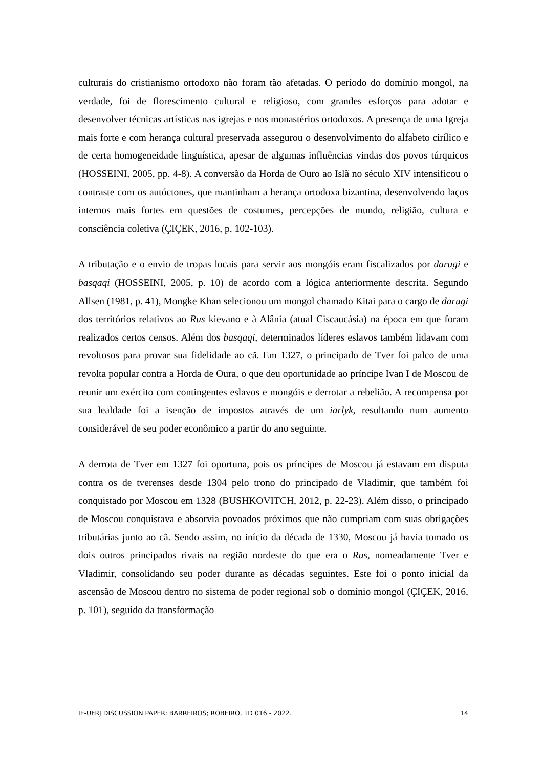culturais do cristianismo ortodoxo não foram tão afetadas. O período do domínio mongol, na verdade, foi de florescimento cultural e religioso, com grandes esforços para adotar e desenvolver técnicas artísticas nas igrejas e nos monastérios ortodoxos. A presença de uma Igreja mais forte e com herança cultural preservada assegurou o desenvolvimento do alfabeto cirílico e de certa homogeneidade linguística, apesar de algumas influências vindas dos povos túrquicos (HOSSEINI, 2005, pp. 4-8). A conversão da Horda de Ouro ao Islã no século XIV intensificou o contraste com os autóctones, que mantinham a herança ortodoxa bizantina, desenvolvendo laços internos mais fortes em questões de costumes, percepções de mundo, religião, cultura e consciência coletiva (ÇIÇEK, 2016, p. 102-103).
A tributação e o envio de tropas locais para servir aos mongóis eram fiscalizados por darugi e basqaqi (HOSSEINI, 2005, p. 10) de acordo com a lógica anteriormente descrita. Segundo Allsen (1981, p. 41), Mongke Khan selecionou um mongol chamado Kitai para o cargo de darugi dos territórios relativos ao Rus kievano e à Alânia (atual Ciscaucásia) na época em que foram realizados certos censos. Além dos basqaqi, determinados líderes eslavos também lidavam com revoltosos para provar sua fidelidade ao cã. Em 1327, o principado de Tver foi palco de uma revolta popular contra a Horda de Oura, o que deu oportunidade ao príncipe Ivan I de Moscou de reunir um exército com contingentes eslavos e mongóis e derrotar a rebelião. A recompensa por sua lealdade foi a isenção de impostos através de um iarlyk, resultando num aumento considerável de seu poder econômico a partir do ano seguinte.
A derrota de Tver em 1327 foi oportuna, pois os príncipes de Moscou já estavam em disputa contra os de tverenses desde 1304 pelo trono do principado de Vladimir, que também foi conquistado por Moscou em 1328 (BUSHKOVITCH, 2012, p. 22-23). Além disso, o principado de Moscou conquistava e absorvia povoados próximos que não cumpriam com suas obrigações tributárias junto ao cã. Sendo assim, no início da década de 1330, Moscou já havia tomado os dois outros principados rivais na região nordeste do que era o Rus, nomeadamente Tver e Vladimir, consolidando seu poder durante as décadas seguintes. Este foi o ponto inicial da ascensão de Moscou dentro no sistema de poder regional sob o domínio mongol (ÇIÇEK, 2016, p. 101), seguido da transformação
IE-UFRJ DISCUSSION PAPER: BARREIROS; ROBEIRO, TD 016 - 2022. 14